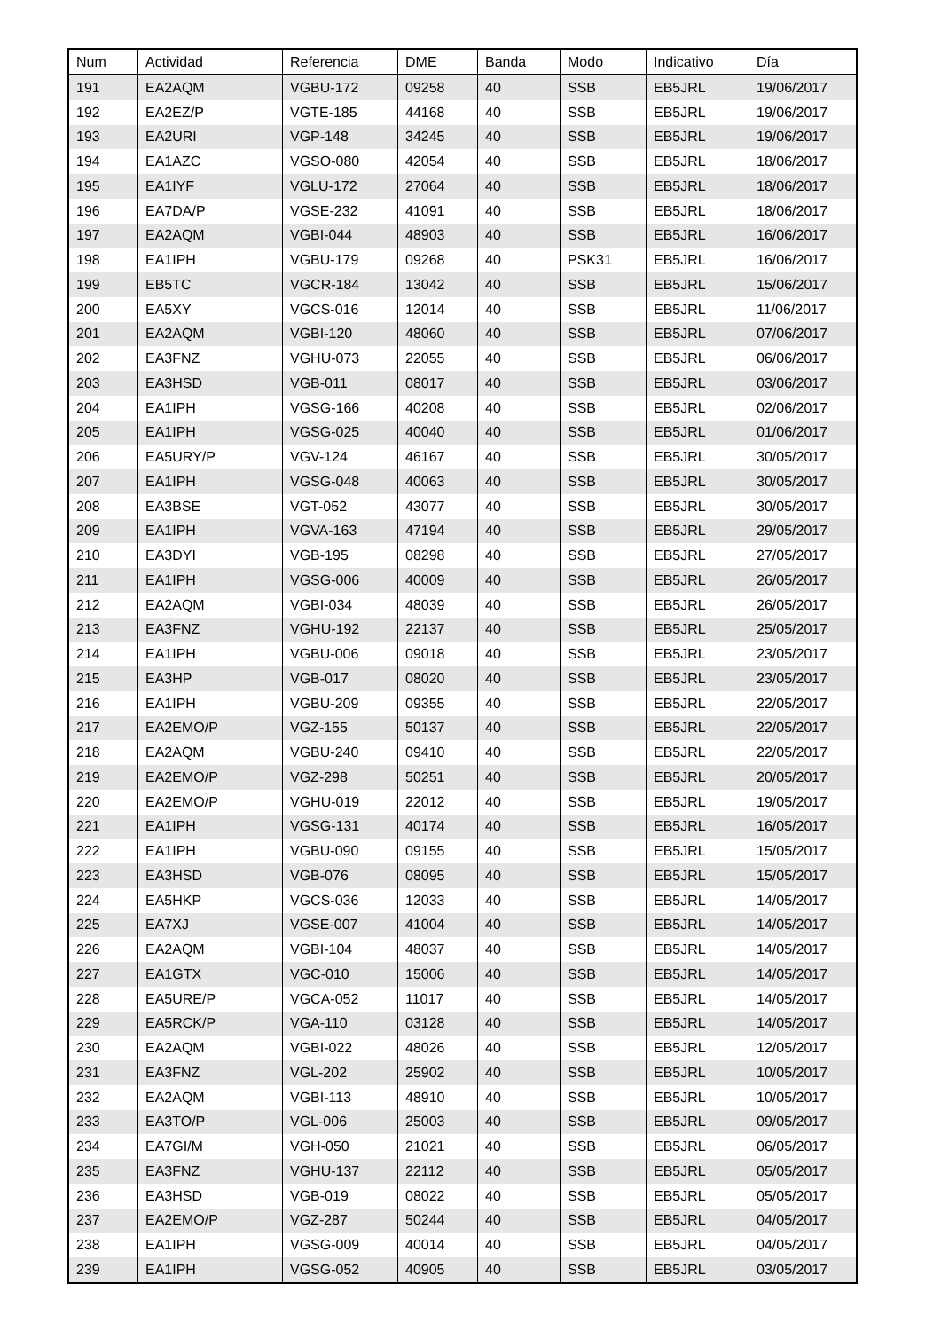| Num | Actividad | Referencia | DME | Banda | Modo | Indicativo | Día |
| --- | --- | --- | --- | --- | --- | --- | --- |
| 191 | EA2AQM | VGBU-172 | 09258 | 40 | SSB | EB5JRL | 19/06/2017 |
| 192 | EA2EZ/P | VGTE-185 | 44168 | 40 | SSB | EB5JRL | 19/06/2017 |
| 193 | EA2URI | VGP-148 | 34245 | 40 | SSB | EB5JRL | 19/06/2017 |
| 194 | EA1AZC | VGSO-080 | 42054 | 40 | SSB | EB5JRL | 18/06/2017 |
| 195 | EA1IYF | VGLU-172 | 27064 | 40 | SSB | EB5JRL | 18/06/2017 |
| 196 | EA7DA/P | VGSE-232 | 41091 | 40 | SSB | EB5JRL | 18/06/2017 |
| 197 | EA2AQM | VGBI-044 | 48903 | 40 | SSB | EB5JRL | 16/06/2017 |
| 198 | EA1IPH | VGBU-179 | 09268 | 40 | PSK31 | EB5JRL | 16/06/2017 |
| 199 | EB5TC | VGCR-184 | 13042 | 40 | SSB | EB5JRL | 15/06/2017 |
| 200 | EA5XY | VGCS-016 | 12014 | 40 | SSB | EB5JRL | 11/06/2017 |
| 201 | EA2AQM | VGBI-120 | 48060 | 40 | SSB | EB5JRL | 07/06/2017 |
| 202 | EA3FNZ | VGHU-073 | 22055 | 40 | SSB | EB5JRL | 06/06/2017 |
| 203 | EA3HSD | VGB-011 | 08017 | 40 | SSB | EB5JRL | 03/06/2017 |
| 204 | EA1IPH | VGSG-166 | 40208 | 40 | SSB | EB5JRL | 02/06/2017 |
| 205 | EA1IPH | VGSG-025 | 40040 | 40 | SSB | EB5JRL | 01/06/2017 |
| 206 | EA5URY/P | VGV-124 | 46167 | 40 | SSB | EB5JRL | 30/05/2017 |
| 207 | EA1IPH | VGSG-048 | 40063 | 40 | SSB | EB5JRL | 30/05/2017 |
| 208 | EA3BSE | VGT-052 | 43077 | 40 | SSB | EB5JRL | 30/05/2017 |
| 209 | EA1IPH | VGVA-163 | 47194 | 40 | SSB | EB5JRL | 29/05/2017 |
| 210 | EA3DYI | VGB-195 | 08298 | 40 | SSB | EB5JRL | 27/05/2017 |
| 211 | EA1IPH | VGSG-006 | 40009 | 40 | SSB | EB5JRL | 26/05/2017 |
| 212 | EA2AQM | VGBI-034 | 48039 | 40 | SSB | EB5JRL | 26/05/2017 |
| 213 | EA3FNZ | VGHU-192 | 22137 | 40 | SSB | EB5JRL | 25/05/2017 |
| 214 | EA1IPH | VGBU-006 | 09018 | 40 | SSB | EB5JRL | 23/05/2017 |
| 215 | EA3HP | VGB-017 | 08020 | 40 | SSB | EB5JRL | 23/05/2017 |
| 216 | EA1IPH | VGBU-209 | 09355 | 40 | SSB | EB5JRL | 22/05/2017 |
| 217 | EA2EMO/P | VGZ-155 | 50137 | 40 | SSB | EB5JRL | 22/05/2017 |
| 218 | EA2AQM | VGBU-240 | 09410 | 40 | SSB | EB5JRL | 22/05/2017 |
| 219 | EA2EMO/P | VGZ-298 | 50251 | 40 | SSB | EB5JRL | 20/05/2017 |
| 220 | EA2EMO/P | VGHU-019 | 22012 | 40 | SSB | EB5JRL | 19/05/2017 |
| 221 | EA1IPH | VGSG-131 | 40174 | 40 | SSB | EB5JRL | 16/05/2017 |
| 222 | EA1IPH | VGBU-090 | 09155 | 40 | SSB | EB5JRL | 15/05/2017 |
| 223 | EA3HSD | VGB-076 | 08095 | 40 | SSB | EB5JRL | 15/05/2017 |
| 224 | EA5HKP | VGCS-036 | 12033 | 40 | SSB | EB5JRL | 14/05/2017 |
| 225 | EA7XJ | VGSE-007 | 41004 | 40 | SSB | EB5JRL | 14/05/2017 |
| 226 | EA2AQM | VGBI-104 | 48037 | 40 | SSB | EB5JRL | 14/05/2017 |
| 227 | EA1GTX | VGC-010 | 15006 | 40 | SSB | EB5JRL | 14/05/2017 |
| 228 | EA5URE/P | VGCA-052 | 11017 | 40 | SSB | EB5JRL | 14/05/2017 |
| 229 | EA5RCK/P | VGA-110 | 03128 | 40 | SSB | EB5JRL | 14/05/2017 |
| 230 | EA2AQM | VGBI-022 | 48026 | 40 | SSB | EB5JRL | 12/05/2017 |
| 231 | EA3FNZ | VGL-202 | 25902 | 40 | SSB | EB5JRL | 10/05/2017 |
| 232 | EA2AQM | VGBI-113 | 48910 | 40 | SSB | EB5JRL | 10/05/2017 |
| 233 | EA3TO/P | VGL-006 | 25003 | 40 | SSB | EB5JRL | 09/05/2017 |
| 234 | EA7GI/M | VGH-050 | 21021 | 40 | SSB | EB5JRL | 06/05/2017 |
| 235 | EA3FNZ | VGHU-137 | 22112 | 40 | SSB | EB5JRL | 05/05/2017 |
| 236 | EA3HSD | VGB-019 | 08022 | 40 | SSB | EB5JRL | 05/05/2017 |
| 237 | EA2EMO/P | VGZ-287 | 50244 | 40 | SSB | EB5JRL | 04/05/2017 |
| 238 | EA1IPH | VGSG-009 | 40014 | 40 | SSB | EB5JRL | 04/05/2017 |
| 239 | EA1IPH | VGSG-052 | 40905 | 40 | SSB | EB5JRL | 03/05/2017 |